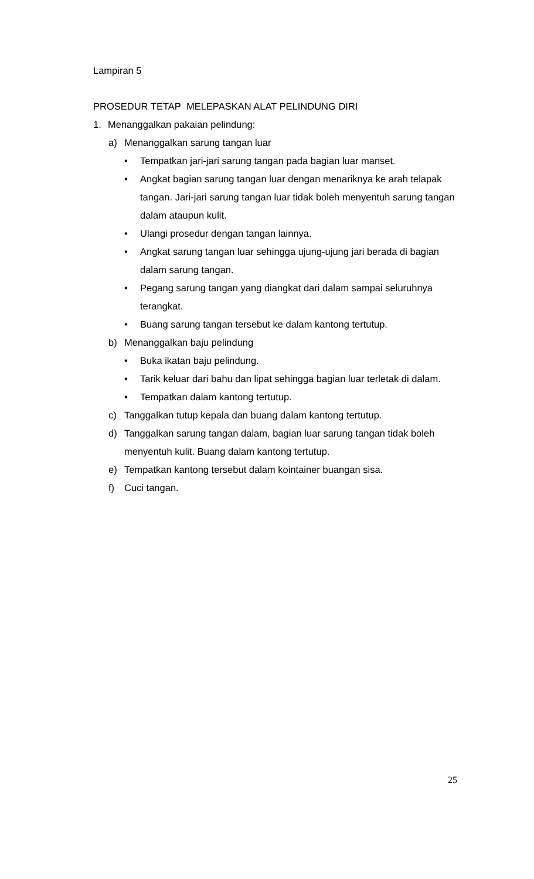Lampiran 5
PROSEDUR TETAP MELEPASKAN ALAT PELINDUNG DIRI
1. Menanggalkan pakaian pelindung:
a) Menanggalkan sarung tangan luar
• Tempatkan jari-jari sarung tangan pada bagian luar manset.
• Angkat bagian sarung tangan luar dengan menariknya ke arah telapak tangan. Jari-jari sarung tangan luar tidak boleh menyentuh sarung tangan dalam ataupun kulit.
• Ulangi prosedur dengan tangan lainnya.
• Angkat sarung tangan luar sehingga ujung-ujung jari berada di bagian dalam sarung tangan.
• Pegang sarung tangan yang diangkat dari dalam sampai seluruhnya terangkat.
• Buang sarung tangan tersebut ke dalam kantong tertutup.
b) Menanggalkan baju pelindung
• Buka ikatan baju pelindung.
• Tarik keluar dari bahu dan lipat sehingga bagian luar terletak di dalam.
• Tempatkan dalam kantong tertutup.
c) Tanggalkan tutup kepala dan buang dalam kantong tertutup.
d) Tanggalkan sarung tangan dalam, bagian luar sarung tangan tidak boleh menyentuh kulit. Buang dalam kantong tertutup.
e) Tempatkan kantong tersebut dalam kointainer buangan sisa.
f) Cuci tangan.
25